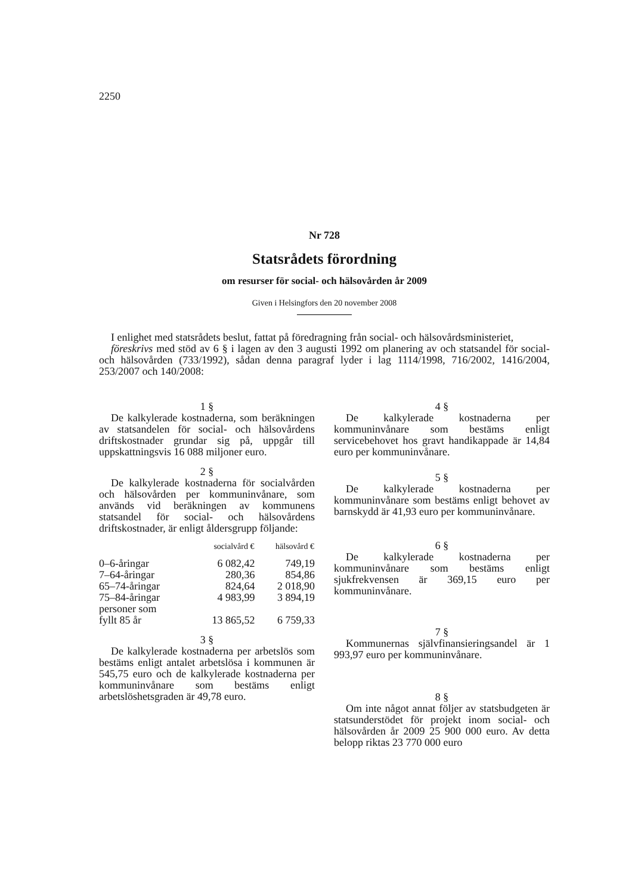2250
Nr 728
Statsrådets förordning
om resurser för social- och hälsovården år 2009
Given i Helsingfors den 20 november 2008
I enlighet med statsrådets beslut, fattat på föredragning från social- och hälsovårdsministeriet,
föreskrivs med stöd av 6 § i lagen av den 3 augusti 1992 om planering av och statsandel för social- och hälsovården (733/1992), sådan denna paragraf lyder i lag 1114/1998, 716/2002, 1416/2004, 253/2007 och 140/2008:
1 §
De kalkylerade kostnaderna, som beräkningen av statsandelen för social- och hälsovårdens driftskostnader grundar sig på, uppgår till uppskattningsvis 16 088 miljoner euro.
2 §
De kalkylerade kostnaderna för socialvården och hälsovården per kommuninvånare, som används vid beräkningen av kommunens statsandel för social- och hälsovårdens driftskostnader, är enligt åldersgrupp följande:
| | socialvård € | hälsovård € |
| --- | --- | --- |
| 0–6-åringar | 6 082,42 | 749,19 |
| 7–64-åringar | 280,36 | 854,86 |
| 65–74-åringar | 824,64 | 2 018,90 |
| 75–84-åringar | 4 983,99 | 3 894,19 |
| personer som fyllt 85 år | 13 865,52 | 6 759,33 |
3 §
De kalkylerade kostnaderna per arbetslös som bestäms enligt antalet arbetslösa i kommunen är 545,75 euro och de kalkylerade kostnaderna per kommuninvånare som bestäms enligt arbetslöshetsgraden är 49,78 euro.
4 §
De kalkylerade kostnaderna per kommuninvånare som bestäms enligt servicebehovet hos gravt handikappade är 14,84 euro per kommuninvånare.
5 §
De kalkylerade kostnaderna per kommuninvånare som bestäms enligt behovet av barnskydd är 41,93 euro per kommuninvånare.
6 §
De kalkylerade kostnaderna per kommuninvånare som bestäms enligt sjukfrekvensen är 369,15 euro per kommuninvånare.
7 §
Kommunernas självfinansieringsandel är 1 993,97 euro per kommuninvånare.
8 §
Om inte något annat följer av statsbudgeten är statsunderstödet för projekt inom social- och hälsovården år 2009 25 900 000 euro. Av detta belopp riktas 23 770 000 euro